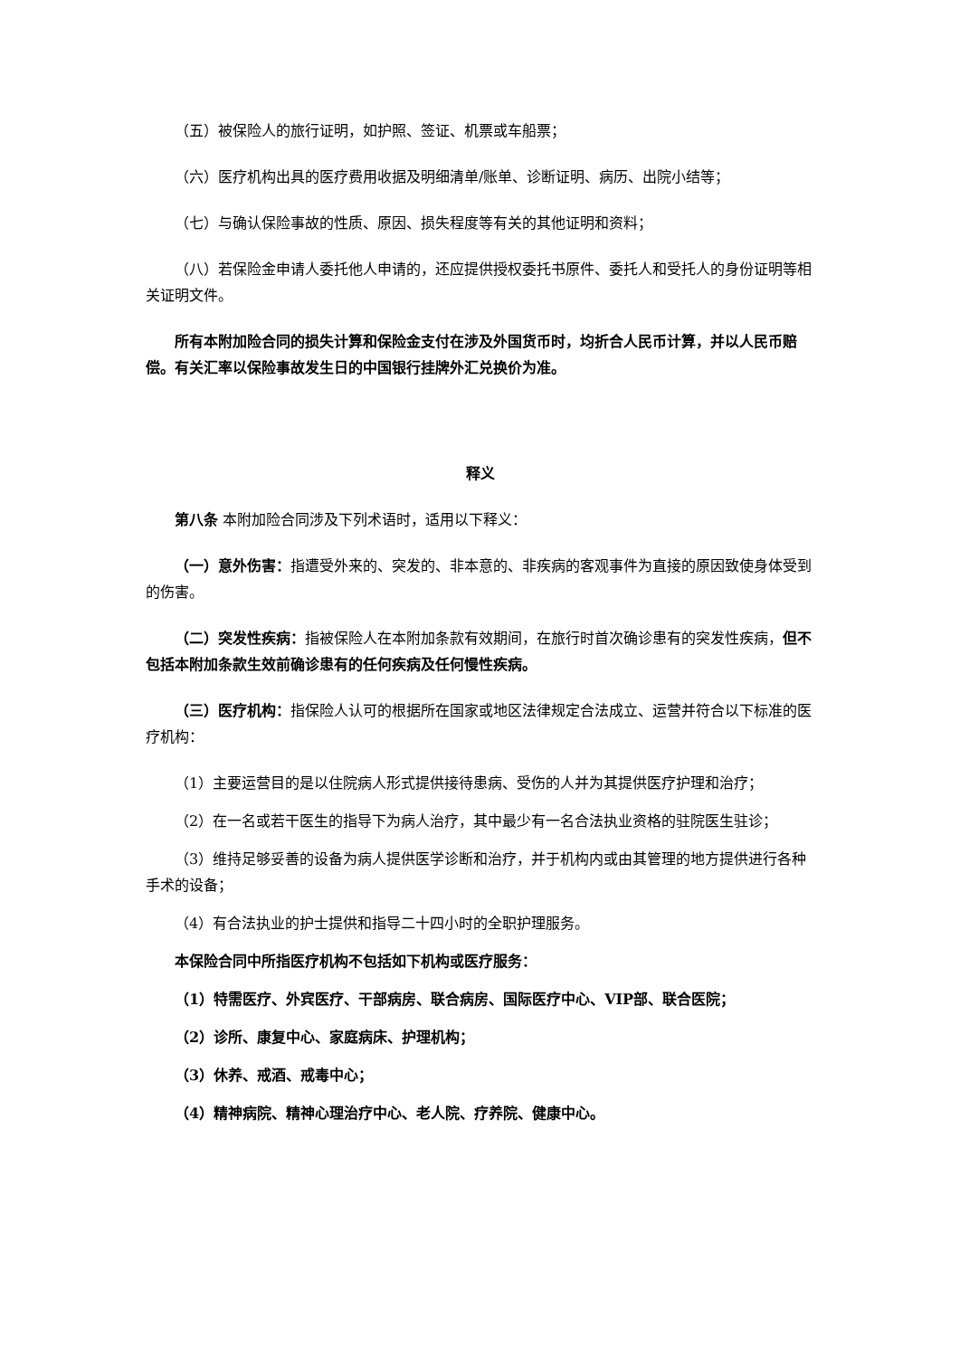（五）被保险人的旅行证明，如护照、签证、机票或车船票；
（六）医疗机构出具的医疗费用收据及明细清单/账单、诊断证明、病历、出院小结等；
（七）与确认保险事故的性质、原因、损失程度等有关的其他证明和资料；
（八）若保险金申请人委托他人申请的，还应提供授权委托书原件、委托人和受托人的身份证明等相关证明文件。
所有本附加险合同的损失计算和保险金支付在涉及外国货币时，均折合人民币计算，并以人民币赔偿。有关汇率以保险事故发生日的中国银行挂牌外汇兑换价为准。
释义
第八条 本附加险合同涉及下列术语时，适用以下释义：
（一）意外伤害：指遭受外来的、突发的、非本意的、非疾病的客观事件为直接的原因致使身体受到的伤害。
（二）突发性疾病：指被保险人在本附加条款有效期间，在旅行时首次确诊患有的突发性疾病，但不包括本附加条款生效前确诊患有的任何疾病及任何慢性疾病。
（三）医疗机构：指保险人认可的根据所在国家或地区法律规定合法成立、运营并符合以下标准的医疗机构：
（1）主要运营目的是以住院病人形式提供接待患病、受伤的人并为其提供医疗护理和治疗；
（2）在一名或若干医生的指导下为病人治疗，其中最少有一名合法执业资格的驻院医生驻诊；
（3）维持足够妥善的设备为病人提供医学诊断和治疗，并于机构内或由其管理的地方提供进行各种手术的设备；
（4）有合法执业的护士提供和指导二十四小时的全职护理服务。
本保险合同中所指医疗机构不包括如下机构或医疗服务：
（1）特需医疗、外宾医疗、干部病房、联合病房、国际医疗中心、VIP部、联合医院；
（2）诊所、康复中心、家庭病床、护理机构；
（3）休养、戒酒、戒毒中心；
（4）精神病院、精神心理治疗中心、老人院、疗养院、健康中心。